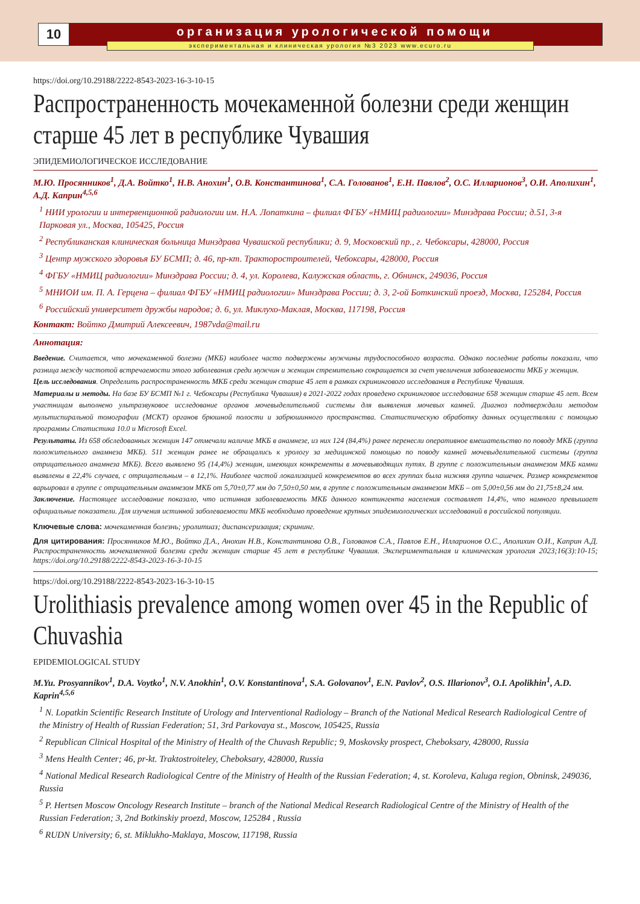10 организация урологической помощи
экспериментальная и клиническая урология №3 2023 www.ecuro.ru
https://doi.org/10.29188/2222-8543-2023-16-3-10-15
Распространенность мочекаменной болезни среди женщин старше 45 лет в республике Чувашия
ЭПИДЕМИОЛОГИЧЕСКОЕ ИССЛЕДОВАНИЕ
М.Ю. Просянников<sup>1</sup>, Д.А. Войтко<sup>1</sup>, Н.В. Анохин<sup>1</sup>, О.В. Константинова<sup>1</sup>, С.А. Голованов<sup>1</sup>, Е.Н. Павлов<sup>2</sup>, О.С. Илларионов<sup>3</sup>, О.И. Аполихин<sup>1</sup>, А.Д. Каприн<sup>4,5,6</sup>
<sup>1</sup> НИИ урологии и интервенционной радиологии им. Н.А. Лопаткина – филиал ФГБУ «НМИЦ радиологии» Минздрава России; д.51, 3-я Парковая ул., Москва, 105425, Россия
<sup>2</sup> Республиканская клиническая больница Минздрава Чувашской республики; д. 9, Московский пр., г. Чебоксары, 428000, Россия
<sup>3</sup> Центр мужского здоровья БУ БСМП; д. 46, пр-кт. Тракторостроителей, Чебоксары, 428000, Россия
<sup>4</sup> ФГБУ «НМИЦ радиологии» Минздрава России; д. 4, ул. Королева, Калужская область, г. Обнинск, 249036, Россия
<sup>5</sup> МНИОИ им. П. А. Герцена – филиал ФГБУ «НМИЦ радиологии» Минздрава России; д. 3, 2-ой Боткинский проезд, Москва, 125284, Россия
<sup>6</sup> Российский университет дружбы народов; д. 6, ул. Миклухо-Маклая, Москва, 117198, Россия
Контакт: Войтко Дмитрий Алексеевич, 1987vda@mail.ru
Аннотация:
Введение. Считается, что мочекаменной болезни (МКБ) наиболее часто подвержены мужчины трудоспособного возраста. Однако последние работы показали, что разница между частотой встречаемости этого заболевания среди мужчин и женщин стремительно сокращается за счет увеличения заболеваемости МКБ у женщин.
Цель исследования. Определить распространенность МКБ среди женщин старше 45 лет в рамках скринингового исследования в Республике Чувашия.
Материалы и методы. На базе БУ БСМП №1 г. Чебоксары (Республика Чувашия) в 2021-2022 годах проведено скрининговое исследование 658 женщин старше 45 лет. Всем участницам выполнено ультразвуковое исследование органов мочевыделительной системы для выявления мочевых камней. Диагноз подтверждали методом мультиспиральной томографии (МСКТ) органов брюшной полости и забрюшинного пространства. Статистическую обработку данных осуществляли с помощью программы Статистика 10.0 и Microsoft Excel.
Результаты. Из 658 обследованных женщин 147 отмечали наличие МКБ в анамнезе, из них 124 (84,4%) ранее перенесли оперативное вмешательство по поводу МКБ (группа положительного анамнеза МКБ). 511 женщин ранее не обращались к урологу за медицинской помощью по поводу камней мочевыделительной системы (группа отрицательного анамнеза МКБ). Всего выявлено 95 (14,4%) женщин, имеющих конкременты в мочевыводящих путях. В группе с положительным анамнезом МКБ камни выявлены в 22,4% случаев, с отрицательным – в 12,1%. Наиболее частой локализацией конкрементов во всех группах была нижняя группа чашечек. Размер конкрементов варьировал в группе с отрицательным анамнезом МКБ от 5,70±0,77 мм до 7,50±0,50 мм, в группе с положительным анамнезом МКБ – от 5,00±0,56 мм до 21,75±8,24 мм.
Заключение. Настоящее исследование показало, что истинная заболеваемость МКБ данного контингента населения составляет 14,4%, что намного превышает официальные показатели. Для изучения истинной заболеваемости МКБ необходимо проведение крупных эпидемиологических исследований в российской популяции.
Ключевые слова: мочекаменная болезнь; уролитиаз; диспансеризация; скрининг.
Для цитирования: Просянников М.Ю., Войтко Д.А., Анохин Н.В., Константинова О.В., Голованов С.А., Павлов Е.Н., Илларионов О.С., Аполихин О.И., Каприн А.Д. Распространенность мочекаменной болезни среди женщин старше 45 лет в республике Чувашия. Экспериментальная и клиническая урология 2023;16(3):10-15; https://doi.org/10.29188/2222-8543-2023-16-3-10-15
https://doi.org/10.29188/2222-8543-2023-16-3-10-15
Urolithiasis prevalence among women over 45 in the Republic of Chuvashia
EPIDEMIOLOGICAL STUDY
M.Yu. Prosyannikov<sup>1</sup>, D.A. Voytko<sup>1</sup>, N.V. Anokhin<sup>1</sup>, O.V. Konstantinova<sup>1</sup>, S.A. Golovanov<sup>1</sup>, E.N. Pavlov<sup>2</sup>, O.S. Illarionov<sup>3</sup>, O.I. Apolikhin<sup>1</sup>, A.D. Kaprin<sup>4,5,6</sup>
<sup>1</sup> N. Lopatkin Scientific Research Institute of Urology and Interventional Radiology – Branch of the National Medical Research Radiological Centre of the Ministry of Health of Russian Federation; 51, 3rd Parkovaya st., Moscow, 105425, Russia
<sup>2</sup> Republican Clinical Hospital of the Ministry of Health of the Chuvash Republic; 9, Moskovsky prospect, Cheboksary, 428000, Russia
<sup>3</sup> Mens Health Center; 46, pr-kt. Traktostroiteley, Cheboksary, 428000, Russia
<sup>4</sup> National Medical Research Radiological Centre of the Ministry of Health of the Russian Federation; 4, st. Koroleva, Kaluga region, Obninsk, 249036, Russia
<sup>5</sup> P. Hertsen Moscow Oncology Research Institute – branch of the National Medical Research Radiological Centre of the Ministry of Health of the Russian Federation; 3, 2nd Botkinskiy proezd, Moscow, 125284 , Russia
<sup>6</sup> RUDN University; 6, st. Miklukho-Maklaya, Moscow, 117198, Russia